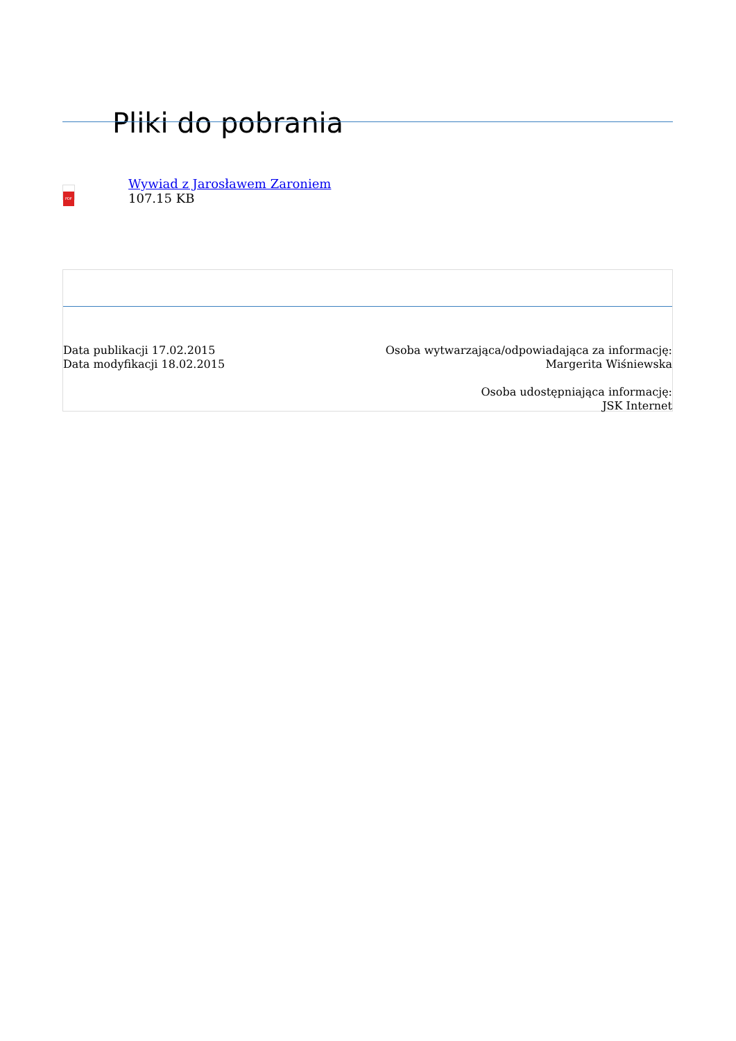Pliki do pobrania
PDF
Wywiad z Jarosławem Zaroniem
107.15 KB
Data publikacji 17.02.2015
Data modyfikacji 18.02.2015
Osoba wytwarzająca/odpowiadająca za informację:
Margerita Wiśniewska
Osoba udostępniająca informację:
JSK Internet